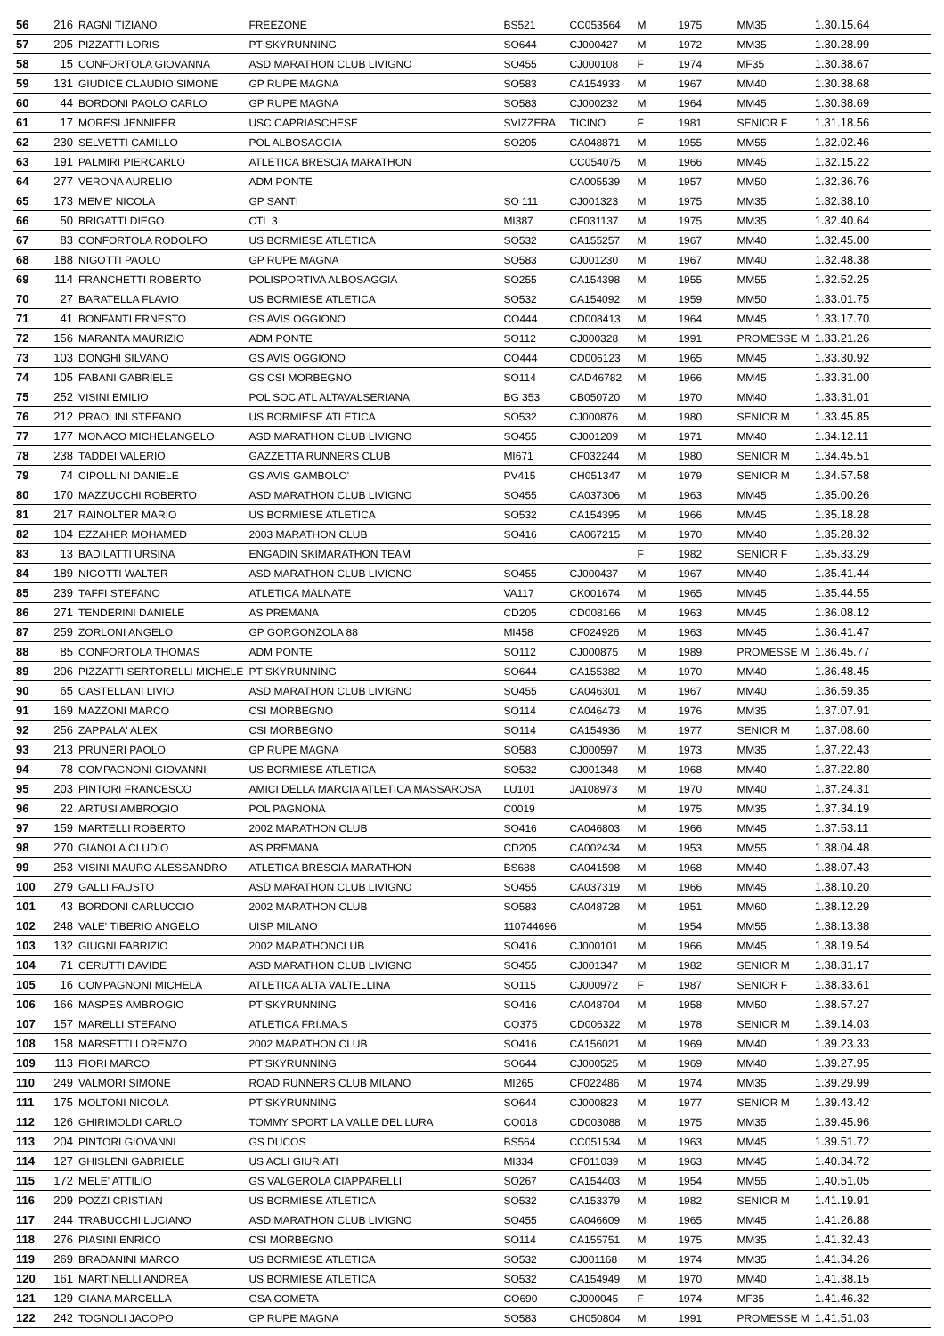| 56 | 216 | RAGNI TIZIANO | FREEZONE | BS521 | CC053564 | M | 1975 | MM35 | 1.30.15.64 |
| 57 | 205 | PIZZATTI LORIS | PT SKYRUNNING | SO644 | CJ000427 | M | 1972 | MM35 | 1.30.28.99 |
| 58 | 15 | CONFORTOLA GIOVANNA | ASD MARATHON CLUB LIVIGNO | SO455 | CJ000108 | F | 1974 | MF35 | 1.30.38.67 |
| 59 | 131 | GIUDICE CLAUDIO SIMONE | GP RUPE MAGNA | SO583 | CA154933 | M | 1967 | MM40 | 1.30.38.68 |
| 60 | 44 | BORDONI PAOLO CARLO | GP RUPE MAGNA | SO583 | CJ000232 | M | 1964 | MM45 | 1.30.38.69 |
| 61 | 17 | MORESI JENNIFER | USC CAPRIASCHESE | SVIZZERA | TICINO | F | 1981 | SENIOR F | 1.31.18.56 |
| 62 | 230 | SELVETTI CAMILLO | POL ALBOSAGGIA | SO205 | CA048871 | M | 1955 | MM55 | 1.32.02.46 |
| 63 | 191 | PALMIRI PIERCARLO | ATLETICA BRESCIA MARATHON | | CC054075 | M | 1966 | MM45 | 1.32.15.22 |
| 64 | 277 | VERONA AURELIO | ADM PONTE | | CA005539 | M | 1957 | MM50 | 1.32.36.76 |
| 65 | 173 | MEME' NICOLA | GP SANTI | SO 111 | CJ001323 | M | 1975 | MM35 | 1.32.38.10 |
| 66 | 50 | BRIGATTI DIEGO | CTL 3 | MI387 | CF031137 | M | 1975 | MM35 | 1.32.40.64 |
| 67 | 83 | CONFORTOLA RODOLFO | US BORMIESE ATLETICA | SO532 | CA155257 | M | 1967 | MM40 | 1.32.45.00 |
| 68 | 188 | NIGOTTI PAOLO | GP RUPE MAGNA | SO583 | CJ001230 | M | 1967 | MM40 | 1.32.48.38 |
| 69 | 114 | FRANCHETTI ROBERTO | POLISPORTIVA ALBOSAGGIA | SO255 | CA154398 | M | 1955 | MM55 | 1.32.52.25 |
| 70 | 27 | BARATELLA FLAVIO | US BORMIESE ATLETICA | SO532 | CA154092 | M | 1959 | MM50 | 1.33.01.75 |
| 71 | 41 | BONFANTI ERNESTO | GS AVIS OGGIONO | CO444 | CD008413 | M | 1964 | MM45 | 1.33.17.70 |
| 72 | 156 | MARANTA MAURIZIO | ADM PONTE | SO112 | CJ000328 | M | 1991 | PROMESSE M | 1.33.21.26 |
| 73 | 103 | DONGHI SILVANO | GS AVIS OGGIONO | CO444 | CD006123 | M | 1965 | MM45 | 1.33.30.92 |
| 74 | 105 | FABANI GABRIELE | GS CSI MORBEGNO | SO114 | CAD46782 | M | 1966 | MM45 | 1.33.31.00 |
| 75 | 252 | VISINI EMILIO | POL SOC ATL ALTAVALSERIANA | BG 353 | CB050720 | M | 1970 | MM40 | 1.33.31.01 |
| 76 | 212 | PRAOLINI STEFANO | US BORMIESE ATLETICA | SO532 | CJ000876 | M | 1980 | SENIOR M | 1.33.45.85 |
| 77 | 177 | MONACO MICHELANGELO | ASD MARATHON CLUB LIVIGNO | SO455 | CJ001209 | M | 1971 | MM40 | 1.34.12.11 |
| 78 | 238 | TADDEI VALERIO | GAZZETTA RUNNERS CLUB | MI671 | CF032244 | M | 1980 | SENIOR M | 1.34.45.51 |
| 79 | 74 | CIPOLLINI DANIELE | GS AVIS GAMBOLO' | PV415 | CH051347 | M | 1979 | SENIOR M | 1.34.57.58 |
| 80 | 170 | MAZZUCCHI ROBERTO | ASD MARATHON CLUB LIVIGNO | SO455 | CA037306 | M | 1963 | MM45 | 1.35.00.26 |
| 81 | 217 | RAINOLTER MARIO | US BORMIESE ATLETICA | SO532 | CA154395 | M | 1966 | MM45 | 1.35.18.28 |
| 82 | 104 | EZZAHER MOHAMED | 2003 MARATHON CLUB | SO416 | CA067215 | M | 1970 | MM40 | 1.35.28.32 |
| 83 | 13 | BADILATTI URSINA | ENGADIN SKIMARATHON TEAM | | | F | 1982 | SENIOR F | 1.35.33.29 |
| 84 | 189 | NIGOTTI WALTER | ASD MARATHON CLUB LIVIGNO | SO455 | CJ000437 | M | 1967 | MM40 | 1.35.41.44 |
| 85 | 239 | TAFFI STEFANO | ATLETICA MALNATE | VA117 | CK001674 | M | 1965 | MM45 | 1.35.44.55 |
| 86 | 271 | TENDERINI DANIELE | AS PREMANA | CD205 | CD008166 | M | 1963 | MM45 | 1.36.08.12 |
| 87 | 259 | ZORLONI ANGELO | GP GORGONZOLA 88 | MI458 | CF024926 | M | 1963 | MM45 | 1.36.41.47 |
| 88 | 85 | CONFORTOLA THOMAS | ADM PONTE | SO112 | CJ000875 | M | 1989 | PROMESSE M | 1.36.45.77 |
| 89 | 206 | PIZZATTI SERTORELLI MICHELE | PT SKYRUNNING | SO644 | CA155382 | M | 1970 | MM40 | 1.36.48.45 |
| 90 | 65 | CASTELLANI LIVIO | ASD MARATHON CLUB LIVIGNO | SO455 | CA046301 | M | 1967 | MM40 | 1.36.59.35 |
| 91 | 169 | MAZZONI MARCO | CSI MORBEGNO | SO114 | CA046473 | M | 1976 | MM35 | 1.37.07.91 |
| 92 | 256 | ZAPPALA' ALEX | CSI MORBEGNO | SO114 | CA154936 | M | 1977 | SENIOR M | 1.37.08.60 |
| 93 | 213 | PRUNERI PAOLO | GP RUPE MAGNA | SO583 | CJ000597 | M | 1973 | MM35 | 1.37.22.43 |
| 94 | 78 | COMPAGNONI GIOVANNI | US BORMIESE ATLETICA | SO532 | CJ001348 | M | 1968 | MM40 | 1.37.22.80 |
| 95 | 203 | PINTORI FRANCESCO | AMICI DELLA MARCIA ATLETICA MASSAROSA | LU101 | JA108973 | M | 1970 | MM40 | 1.37.24.31 |
| 96 | 22 | ARTUSI AMBROGIO | POL PAGNONA | C0019 | | M | 1975 | MM35 | 1.37.34.19 |
| 97 | 159 | MARTELLI ROBERTO | 2002 MARATHON CLUB | SO416 | CA046803 | M | 1966 | MM45 | 1.37.53.11 |
| 98 | 270 | GIANOLA CLUDIO | AS PREMANA | CD205 | CA002434 | M | 1953 | MM55 | 1.38.04.48 |
| 99 | 253 | VISINI MAURO ALESSANDRO | ATLETICA BRESCIA MARATHON | BS688 | CA041598 | M | 1968 | MM40 | 1.38.07.43 |
| 100 | 279 | GALLI FAUSTO | ASD MARATHON CLUB LIVIGNO | SO455 | CA037319 | M | 1966 | MM45 | 1.38.10.20 |
| 101 | 43 | BORDONI CARLUCCIO | 2002 MARATHON CLUB | SO583 | CA048728 | M | 1951 | MM60 | 1.38.12.29 |
| 102 | 248 | VALE' TIBERIO ANGELO | UISP MILANO | 110744696 | | M | 1954 | MM55 | 1.38.13.38 |
| 103 | 132 | GIUGNI FABRIZIO | 2002 MARATHONCLUB | SO416 | CJ000101 | M | 1966 | MM45 | 1.38.19.54 |
| 104 | 71 | CERUTTI DAVIDE | ASD MARATHON CLUB LIVIGNO | SO455 | CJ001347 | M | 1982 | SENIOR M | 1.38.31.17 |
| 105 | 16 | COMPAGNONI MICHELA | ATLETICA ALTA VALTELLINA | SO115 | CJ000972 | F | 1987 | SENIOR F | 1.38.33.61 |
| 106 | 166 | MASPES AMBROGIO | PT SKYRUNNING | SO416 | CA048704 | M | 1958 | MM50 | 1.38.57.27 |
| 107 | 157 | MARELLI STEFANO | ATLETICA FRI.MA.S | CO375 | CD006322 | M | 1978 | SENIOR M | 1.39.14.03 |
| 108 | 158 | MARSETTI LORENZO | 2002 MARATHON CLUB | SO416 | CA156021 | M | 1969 | MM40 | 1.39.23.33 |
| 109 | 113 | FIORI MARCO | PT SKYRUNNING | SO644 | CJ000525 | M | 1969 | MM40 | 1.39.27.95 |
| 110 | 249 | VALMORI SIMONE | ROAD RUNNERS CLUB MILANO | MI265 | CF022486 | M | 1974 | MM35 | 1.39.29.99 |
| 111 | 175 | MOLTONI NICOLA | PT SKYRUNNING | SO644 | CJ000823 | M | 1977 | SENIOR M | 1.39.43.42 |
| 112 | 126 | GHIRIMOLDI CARLO | TOMMY SPORT LA VALLE DEL LURA | CO018 | CD003088 | M | 1975 | MM35 | 1.39.45.96 |
| 113 | 204 | PINTORI GIOVANNI | GS DUCOS | BS564 | CC051534 | M | 1963 | MM45 | 1.39.51.72 |
| 114 | 127 | GHISLENI GABRIELE | US ACLI GIURIATI | MI334 | CF011039 | M | 1963 | MM45 | 1.40.34.72 |
| 115 | 172 | MELE' ATTILIO | GS VALGEROLA CIAPPARELLI | SO267 | CA154403 | M | 1954 | MM55 | 1.40.51.05 |
| 116 | 209 | POZZI CRISTIAN | US BORMIESE ATLETICA | SO532 | CA153379 | M | 1982 | SENIOR M | 1.41.19.91 |
| 117 | 244 | TRABUCCHI LUCIANO | ASD MARATHON CLUB LIVIGNO | SO455 | CA046609 | M | 1965 | MM45 | 1.41.26.88 |
| 118 | 276 | PIASINI ENRICO | CSI MORBEGNO | SO114 | CA155751 | M | 1975 | MM35 | 1.41.32.43 |
| 119 | 269 | BRADANINI MARCO | US BORMIESE ATLETICA | SO532 | CJ001168 | M | 1974 | MM35 | 1.41.34.26 |
| 120 | 161 | MARTINELLI ANDREA | US BORMIESE ATLETICA | SO532 | CA154949 | M | 1970 | MM40 | 1.41.38.15 |
| 121 | 129 | GIANA MARCELLA | GSA COMETA | CO690 | CJ000045 | F | 1974 | MF35 | 1.41.46.32 |
| 122 | 242 | TOGNOLI JACOPO | GP RUPE MAGNA | SO583 | CH050804 | M | 1991 | PROMESSE M | 1.41.51.03 |